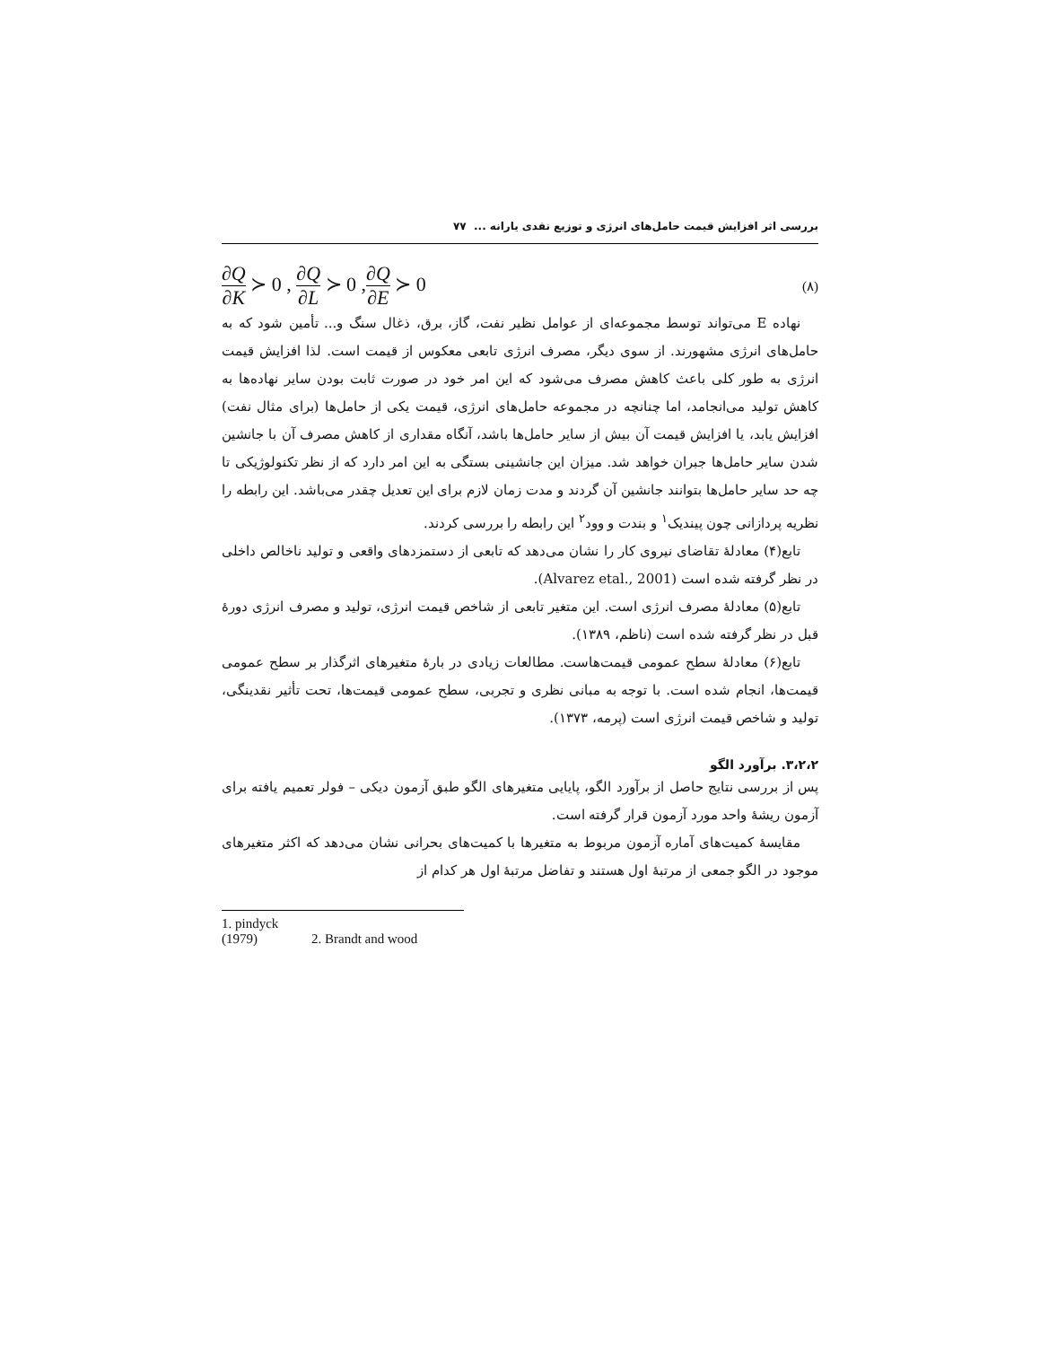بررسی اثر افزایش قیمت حامل‌های انرژی و توزیع نقدی یارانه ... ۷۷
∂Q ∂K ≻ 0 , ∂Q ∂L ≻ 0 ,∂Q ∂E ≻ 0
(۸)
نهاده E می‌تواند توسط مجموعه‌ای از عوامل نظیر نفت، گاز، برق، ذغال سنگ و... تأمین شود که به حامل‌های انرژی مشهورند. از سوی دیگر، مصرف انرژی تابعی معکوس از قیمت است. لذا افزایش قیمت انرژی به طور کلی باعث کاهش مصرف می‌شود که این امر خود در صورت ثابت بودن سایر نهاده‌ها به کاهش تولید می‌انجامد، اما چنانچه در مجموعه حامل‌های انرژی، قیمت یکی از حامل‌ها (برای مثال نفت) افزایش یابد، یا افزایش قیمت آن بیش از سایر حامل‌ها باشد، آنگاه مقداری از کاهش مصرف آن با جانشین شدن سایر حامل‌ها جبران خواهد شد. میزان این جانشینی بستگی به این امر دارد که از نظر تکنولوژیکی تا چه حد سایر حامل‌ها بتوانند جانشین آن گردند و مدت زمان لازم برای این تعدیل چقدر می‌باشد. این رابطه را نظریه پردازانی چون پیندیک<sup>۱</sup> و بندت و وود<sup>۲</sup> این رابطه را بررسی کردند.
تابع(۴) معادلهٔ تقاضای نیروی کار را نشان می‌دهد که تابعی از دستمزدهای واقعی و تولید ناخالص داخلی در نظر گرفته شده است (Alvarez etal., 2001).
تابع(۵) معادلهٔ مصرف انرژی است. این متغیر تابعی از شاخص قیمت انرژی، تولید و مصرف انرژی دورهٔ قبل در نظر گرفته شده است (ناظم، ۱۳۸۹).
تابع(۶) معادلهٔ سطح عمومی قیمت‌هاست. مطالعات زیادی در بارهٔ متغیرهای اثرگذار بر سطح عمومی قیمت‌ها، انجام شده است. با توجه به مبانی نظری و تجربی، سطح عمومی قیمت‌ها، تحت تأثیر نقدینگی، تولید و شاخص قیمت انرژی است (پرمه، ۱۳۷۳).
۳،۲،۲. برآورد الگو
پس از بررسی نتایج حاصل از برآورد الگو، پایایی متغیرهای الگو طبق آزمون دیکی – فولر تعمیم یافته برای آزمون ریشهٔ واحد مورد آزمون قرار گرفته است.
مقایسهٔ کمیت‌های آماره آزمون مربوط به متغیرها با کمیت‌های بحرانی نشان می‌دهد که اکثر متغیرهای موجود در الگو جمعی از مرتبهٔ اول هستند و تفاضل مرتبهٔ اول هر کدام از
1. pindyck (1979) 2. Brandt and wood